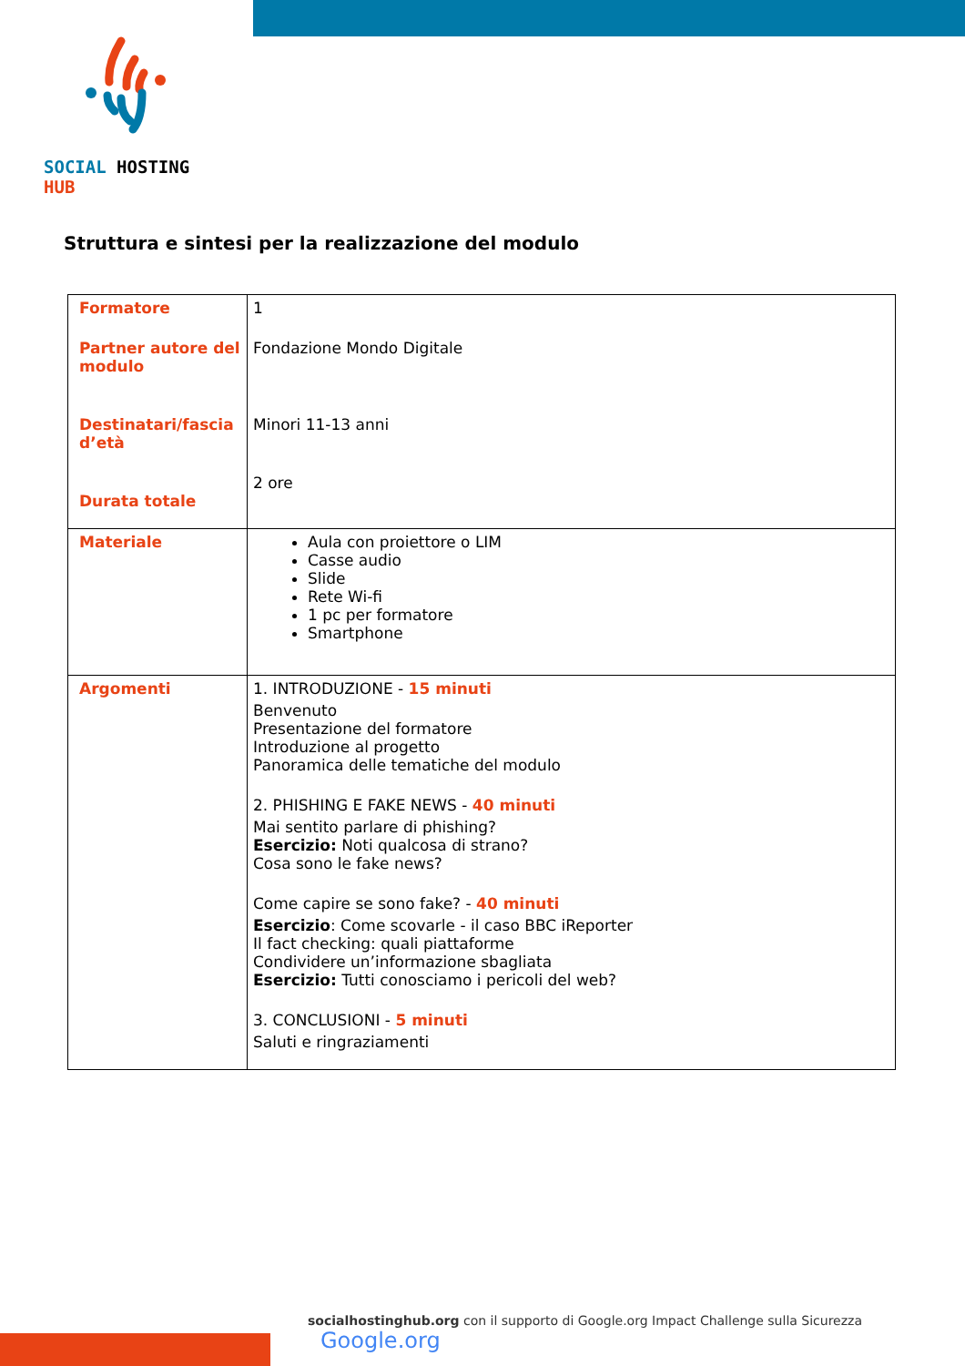SOCIAL HOSTING HUB
Struttura e sintesi per la realizzazione del modulo
| Formatore Partner autore del modulo Destinatari/fascia d’età Durata totale | 1 Fondazione Mondo Digitale Minori 11-13 anni 2 ore |
| Materiale | Aula con proiettore o LIM Casse audio Slide Rete Wi-fi 1 pc per formatore Smartphone |
| Argomenti | 1. INTRODUZIONE - 15 minuti Benvenuto Presentazione del formatore Introduzione al progetto Panoramica delle tematiche del modulo 2. PHISHING E FAKE NEWS - 40 minuti Mai sentito parlare di phishing? Esercizio: Noti qualcosa di strano? Cosa sono le fake news? Come capire se sono fake? - 40 minuti Esercizio : Come scovarle - il caso BBC iReporter Il fact checking: quali piattaforme Condividere un’informazione sbagliata Esercizio: Tutti conosciamo i pericoli del web? 3. CONCLUSIONI - 5 minuti Saluti e ringraziamenti |
socialhostinghub.org con il supporto di Google.org Impact Challenge sulla Sicurezza Google.org